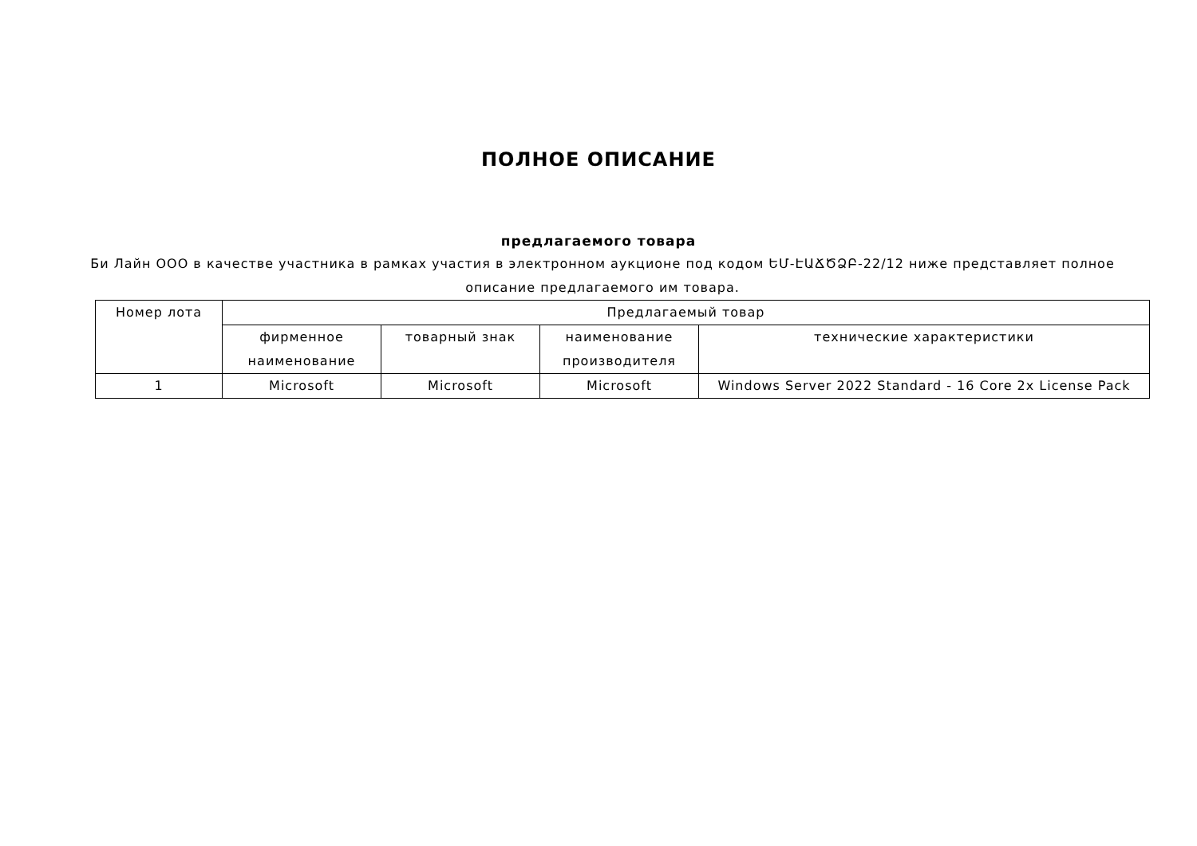ПОЛНОЕ ОПИСАНИЕ
предлагаемого товара
Би Лайн ООО в качестве участника в рамках участия в электронном аукционе под кодом ԵՄ-ԷԱՃԾՁԲ-22/12 ниже представляет полное описание предлагаемого им товара.
| Номер лота | Предлагаемый товар | | | |
| --- | --- | --- | --- | --- |
| | фирменное наименование | товарный знак | наименование производителя | технические характеристики |
| 1 | Microsoft | Microsoft | Microsoft | Windows Server 2022 Standard - 16 Core 2x License Pack |